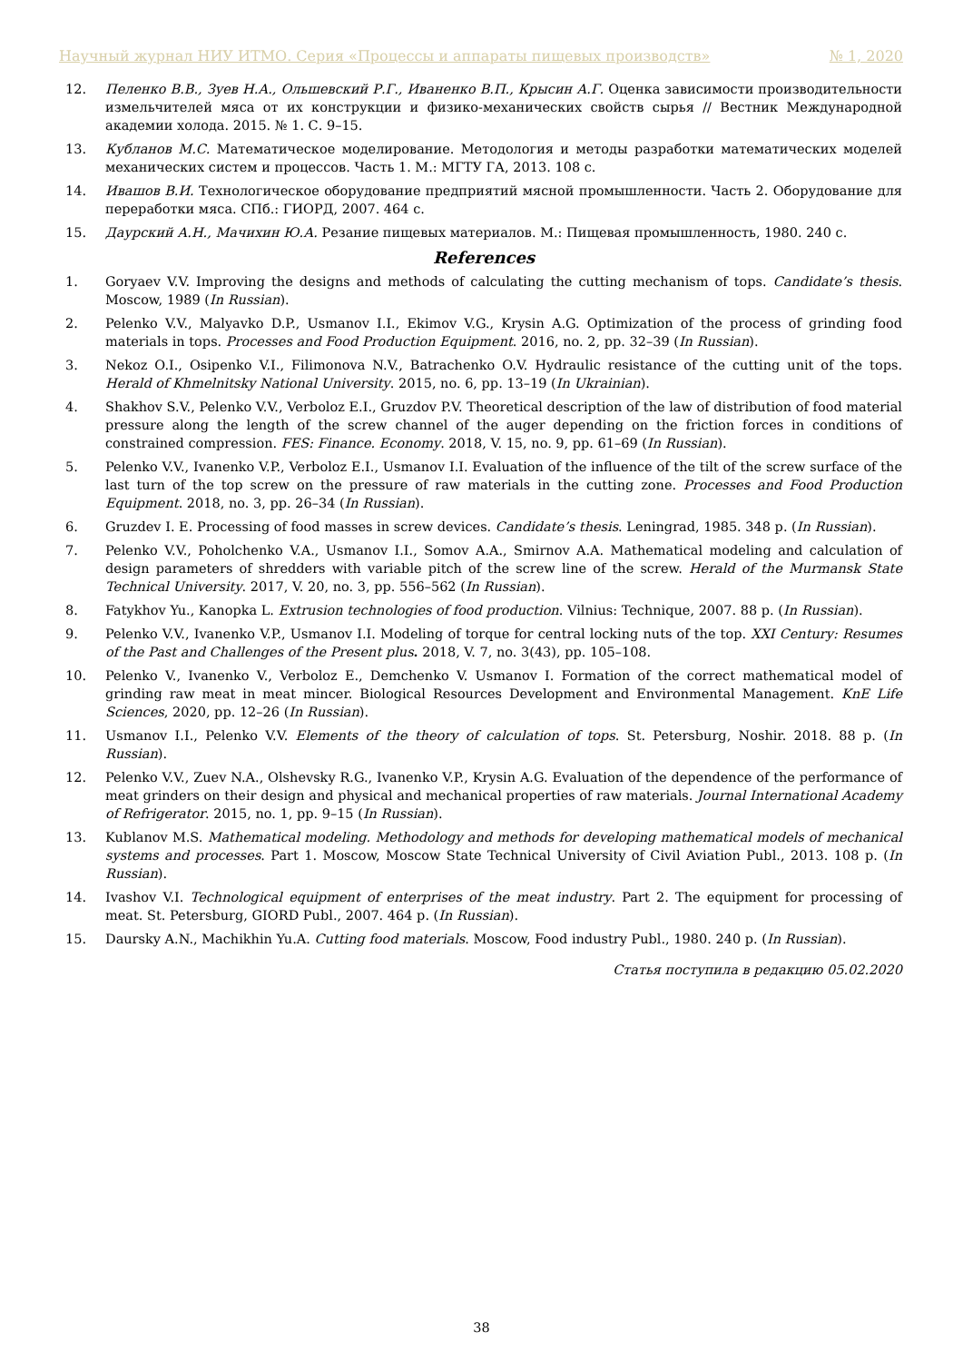Научный журнал НИУ ИТМО. Серия «Процессы и аппараты пищевых производств» № 1, 2020
12. Пеленко В.В., Зуев Н.А., Ольшевский Р.Г., Иваненко В.П., Крысин А.Г. Оценка зависимости производительности измельчителей мяса от их конструкции и физико-механических свойств сырья // Вестник Международной академии холода. 2015. № 1. С. 9–15.
13. Кубланов М.С. Математическое моделирование. Методология и методы разработки математических моделей механических систем и процессов. Часть 1. М.: МГТУ ГА, 2013. 108 с.
14. Ивашов В.И. Технологическое оборудование предприятий мясной промышленности. Часть 2. Оборудование для переработки мяса. СПб.: ГИОРД, 2007. 464 с.
15. Даурский А.Н., Мачихин Ю.А. Резание пищевых материалов. М.: Пищевая промышленность, 1980. 240 с.
References
1. Goryaev V.V. Improving the designs and methods of calculating the cutting mechanism of tops. Candidate’s thesis. Moscow, 1989 (In Russian).
2. Pelenko V.V., Malyavko D.P., Usmanov I.I., Ekimov V.G., Krysin A.G. Optimization of the process of grinding food materials in tops. Processes and Food Production Equipment. 2016, no. 2, pp. 32–39 (In Russian).
3. Nekoz O.I., Osipenko V.I., Filimonova N.V., Batrachenko O.V. Hydraulic resistance of the cutting unit of the tops. Herald of Khmelnitsky National University. 2015, no. 6, pp. 13–19 (In Ukrainian).
4. Shakhov S.V., Pelenko V.V., Verboloz E.I., Gruzdov P.V. Theoretical description of the law of distribution of food material pressure along the length of the screw channel of the auger depending on the friction forces in conditions of constrained compression. FES: Finance. Economy. 2018, V. 15, no. 9, pp. 61–69 (In Russian).
5. Pelenko V.V., Ivanenko V.P., Verboloz E.I., Usmanov I.I. Evaluation of the influence of the tilt of the screw surface of the last turn of the top screw on the pressure of raw materials in the cutting zone. Processes and Food Production Equipment. 2018, no. 3, pp. 26–34 (In Russian).
6. Gruzdev I. E. Processing of food masses in screw devices. Candidate’s thesis. Leningrad, 1985. 348 p. (In Russian).
7. Pelenko V.V., Poholchenko V.A., Usmanov I.I., Somov A.A., Smirnov A.A. Mathematical modeling and calculation of design parameters of shredders with variable pitch of the screw line of the screw. Herald of the Murmansk State Technical University. 2017, V. 20, no. 3, pp. 556–562 (In Russian).
8. Fatykhov Yu., Kanopka L. Extrusion technologies of food production. Vilnius: Technique, 2007. 88 p. (In Russian).
9. Pelenko V.V., Ivanenko V.P., Usmanov I.I. Modeling of torque for central locking nuts of the top. XXI Century: Resumes of the Past and Challenges of the Present plus. 2018, V. 7, no. 3(43), pp. 105–108.
10. Pelenko V., Ivanenko V., Verboloz E., Demchenko V. Usmanov I. Formation of the correct mathematical model of grinding raw meat in meat mincer. Biological Resources Development and Environmental Management. KnE Life Sciences, 2020, pp. 12–26 (In Russian).
11. Usmanov I.I., Pelenko V.V. Elements of the theory of calculation of tops. St. Petersburg, Noshir. 2018. 88 p. (In Russian).
12. Pelenko V.V., Zuev N.A., Olshevsky R.G., Ivanenko V.P., Krysin A.G. Evaluation of the dependence of the performance of meat grinders on their design and physical and mechanical properties of raw materials. Journal International Academy of Refrigerator. 2015, no. 1, pp. 9–15 (In Russian).
13. Kublanov M.S. Mathematical modeling. Methodology and methods for developing mathematical models of mechanical systems and processes. Part 1. Moscow, Moscow State Technical University of Civil Aviation Publ., 2013. 108 p. (In Russian).
14. Ivashov V.I. Technological equipment of enterprises of the meat industry. Part 2. The equipment for processing of meat. St. Petersburg, GIORD Publ., 2007. 464 p. (In Russian).
15. Daursky A.N., Machikhin Yu.A. Cutting food materials. Moscow, Food industry Publ., 1980. 240 p. (In Russian).
Статья поступила в редакцию 05.02.2020
38